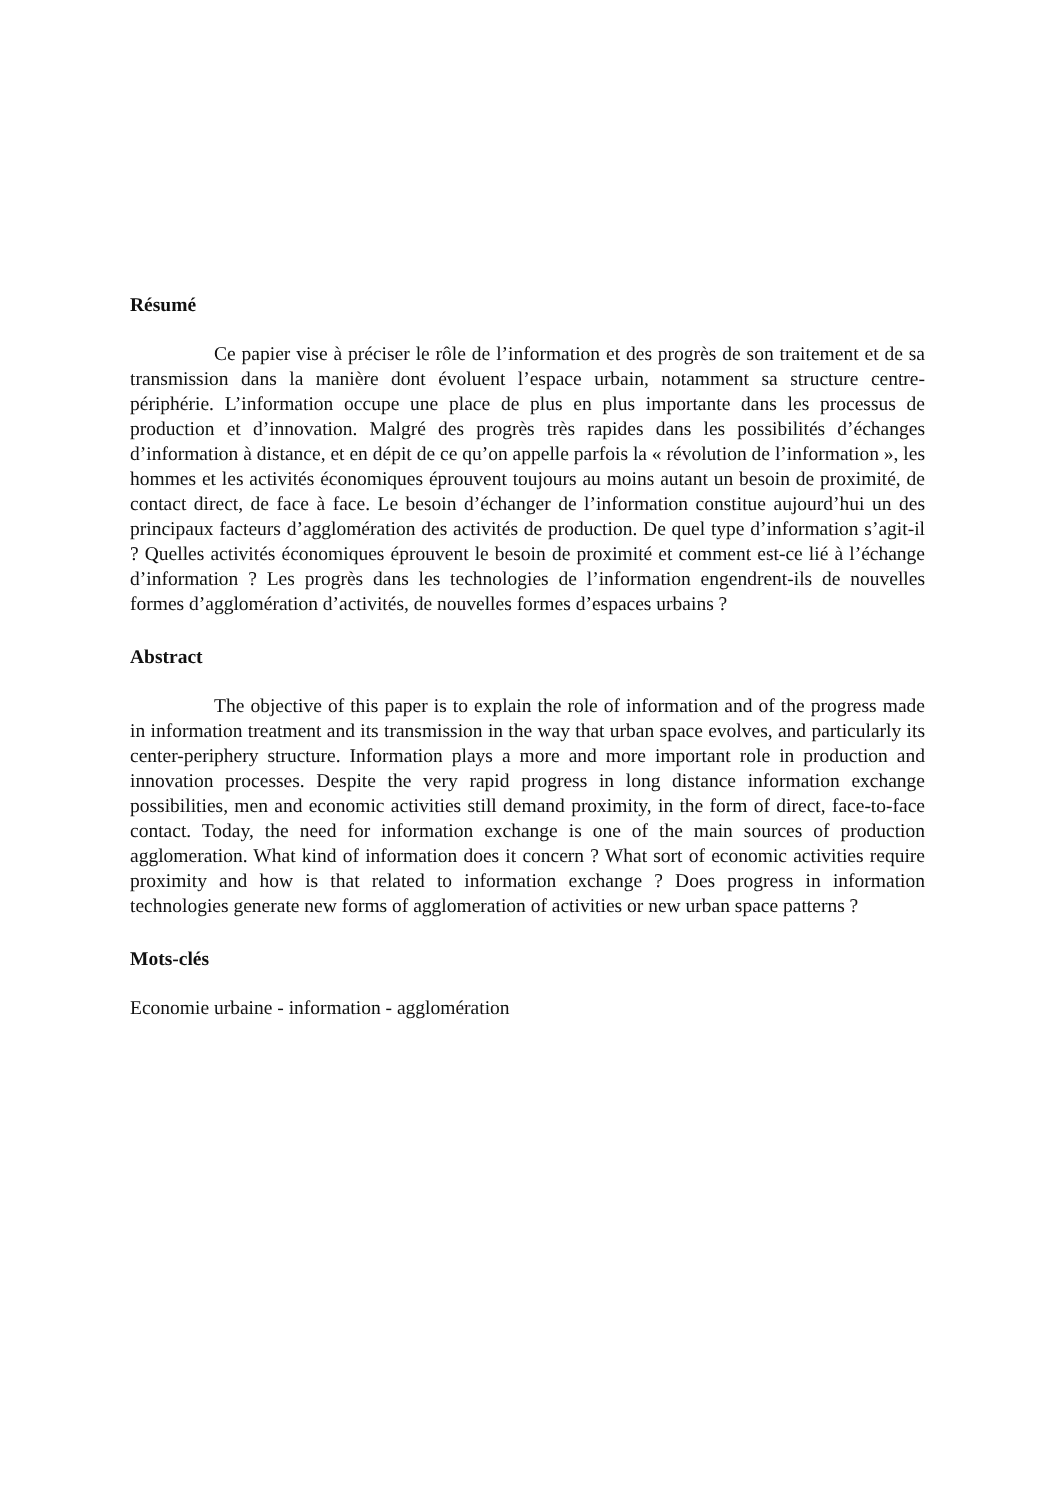Résumé
Ce papier vise à préciser le rôle de l’information et des progrès de son traitement et de sa transmission dans la manière dont évoluent l’espace urbain, notamment sa structure centre-périphérie. L’information occupe une place de plus en plus importante dans les processus de production et d’innovation. Malgré des progrès très rapides dans les possibilités d’échanges d’information à distance, et en dépit de ce qu’on appelle parfois la « révolution de l’information », les hommes et les activités économiques éprouvent toujours au moins autant un besoin de proximité, de contact direct, de face à face. Le besoin d’échanger de l’information constitue aujourd’hui un des principaux facteurs d’agglomération des activités de production. De quel type d’information s’agit-il ? Quelles activités économiques éprouvent le besoin de proximité et comment est-ce lié à l’échange d’information ? Les progrès dans les technologies de l’information engendrent-ils de nouvelles formes d’agglomération d’activités, de nouvelles formes d’espaces urbains ?
Abstract
The objective of this paper is to explain the role of information and of the progress made in information treatment and its transmission in the way that urban space evolves, and particularly its center-periphery structure. Information plays a more and more important role in production and innovation processes. Despite the very rapid progress in long distance information exchange possibilities, men and economic activities still demand proximity, in the form of direct, face-to-face contact. Today, the need for information exchange is one of the main sources of production agglomeration. What kind of information does it concern ? What sort of economic activities require proximity and how is that related to information exchange ? Does progress in information technologies generate new forms of agglomeration of activities or new urban space patterns ?
Mots-clés
Economie urbaine - information - agglomération